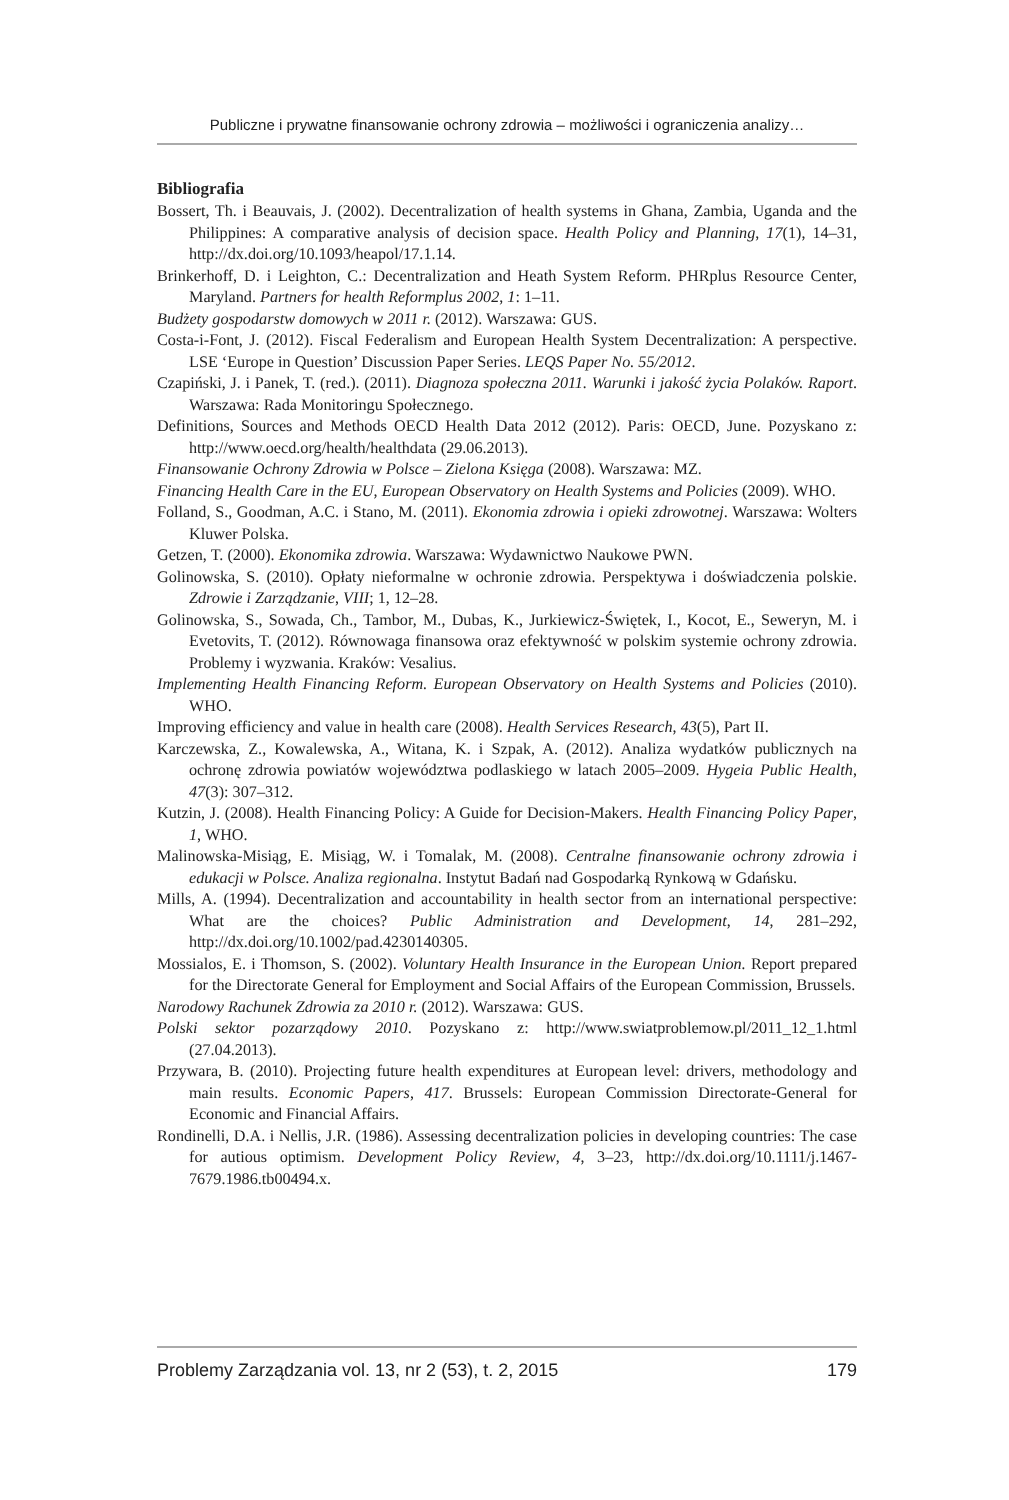Publiczne i prywatne finansowanie ochrony zdrowia – możliwości i ograniczenia analizy…
Bibliografia
Bossert, Th. i Beauvais, J. (2002). Decentralization of health systems in Ghana, Zambia, Uganda and the Philippines: A comparative analysis of decision space. Health Policy and Planning, 17(1), 14–31, http://dx.doi.org/10.1093/heapol/17.1.14.
Brinkerhoff, D. i Leighton, C.: Decentralization and Heath System Reform. PHRplus Resource Center, Maryland. Partners for health Reformplus 2002, 1: 1–11.
Budżety gospodarstw domowych w 2011 r. (2012). Warszawa: GUS.
Costa-i-Font, J. (2012). Fiscal Federalism and European Health System Decentralization: A perspective. LSE ‘Europe in Question’ Discussion Paper Series. LEQS Paper No. 55/2012.
Czapiński, J. i Panek, T. (red.). (2011). Diagnoza społeczna 2011. Warunki i jakość życia Polaków. Raport. Warszawa: Rada Monitoringu Społecznego.
Definitions, Sources and Methods OECD Health Data 2012 (2012). Paris: OECD, June. Pozyskano z: http://www.oecd.org/health/healthdata (29.06.2013).
Finansowanie Ochrony Zdrowia w Polsce – Zielona Księga (2008). Warszawa: MZ.
Financing Health Care in the EU, European Observatory on Health Systems and Policies (2009). WHO.
Folland, S., Goodman, A.C. i Stano, M. (2011). Ekonomia zdrowia i opieki zdrowotnej. Warszawa: Wolters Kluwer Polska.
Getzen, T. (2000). Ekonomika zdrowia. Warszawa: Wydawnictwo Naukowe PWN.
Golinowska, S. (2010). Opłaty nieformalne w ochronie zdrowia. Perspektywa i doświadczenia polskie. Zdrowie i Zarządzanie, VIII; 1, 12–28.
Golinowska, S., Sowada, Ch., Tambor, M., Dubas, K., Jurkiewicz-Świętek, I., Kocot, E., Seweryn, M. i Evetovits, T. (2012). Równowaga finansowa oraz efektywność w polskim systemie ochrony zdrowia. Problemy i wyzwania. Kraków: Vesalius.
Implementing Health Financing Reform. European Observatory on Health Systems and Policies (2010). WHO.
Improving efficiency and value in health care (2008). Health Services Research, 43(5), Part II.
Karczewska, Z., Kowalewska, A., Witana, K. i Szpak, A. (2012). Analiza wydatków publicznych na ochronę zdrowia powiatów województwa podlaskiego w latach 2005–2009. Hygeia Public Health, 47(3): 307–312.
Kutzin, J. (2008). Health Financing Policy: A Guide for Decision-Makers. Health Financing Policy Paper, 1, WHO.
Malinowska-Misiąg, E. Misiąg, W. i Tomalak, M. (2008). Centralne finansowanie ochrony zdrowia i edukacji w Polsce. Analiza regionalna. Instytut Badań nad Gospodarką Rynkową w Gdańsku.
Mills, A. (1994). Decentralization and accountability in health sector from an international perspective: What are the choices? Public Administration and Development, 14, 281–292, http://dx.doi.org/10.1002/pad.4230140305.
Mossialos, E. i Thomson, S. (2002). Voluntary Health Insurance in the European Union. Report prepared for the Directorate General for Employment and Social Affairs of the European Commission, Brussels.
Narodowy Rachunek Zdrowia za 2010 r. (2012). Warszawa: GUS.
Polski sektor pozarządowy 2010. Pozyskano z: http://www.swiatproblemow.pl/2011_12_1.html (27.04.2013).
Przywara, B. (2010). Projecting future health expenditures at European level: drivers, methodology and main results. Economic Papers, 417. Brussels: European Commission Directorate-General for Economic and Financial Affairs.
Rondinelli, D.A. i Nellis, J.R. (1986). Assessing decentralization policies in developing countries: The case for autious optimism. Development Policy Review, 4, 3–23, http://dx.doi.org/10.1111/j.1467-7679.1986.tb00494.x.
Problemy Zarządzania vol. 13, nr 2 (53), t. 2, 2015 179